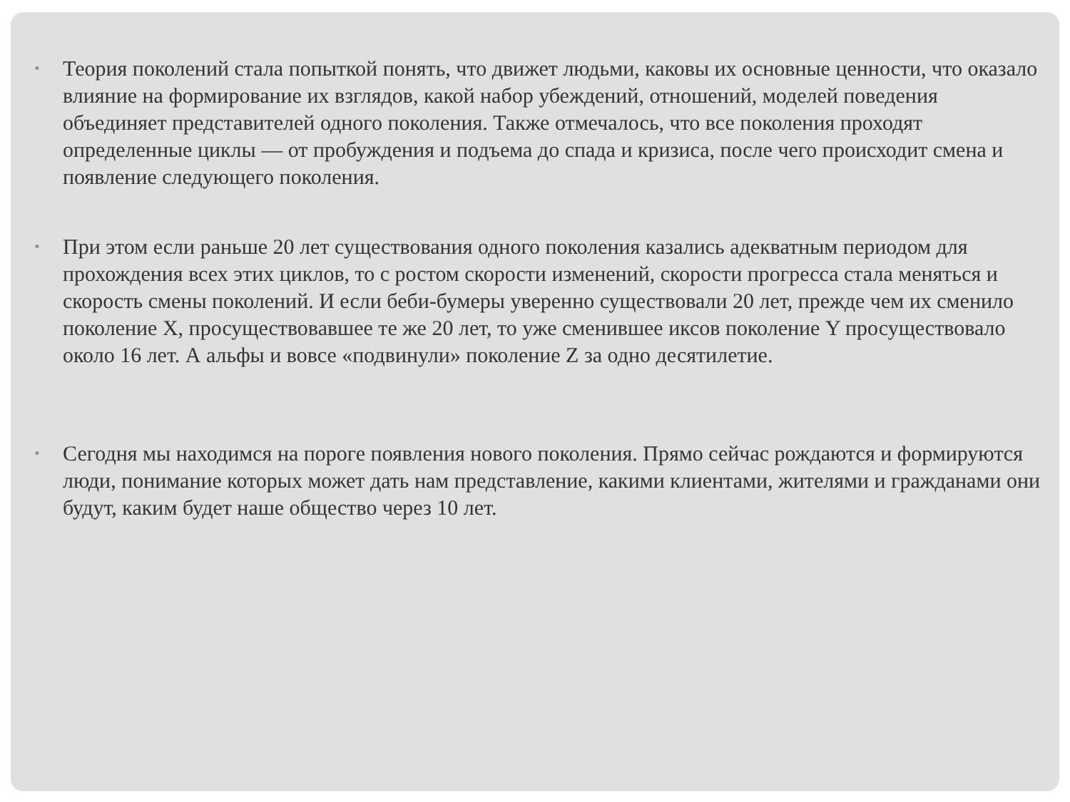• Теория поколений стала попыткой понять, что движет людьми, каковы их основные ценности, что оказало влияние на формирование их взглядов, какой набор убеждений, отношений, моделей поведения объединяет представителей одного поколения. Также отмечалось, что все поколения проходят определенные циклы — от пробуждения и подъема до спада и кризиса, после чего происходит смена и появление следующего поколения.
• При этом если раньше 20 лет существования одного поколения казались адекватным периодом для прохождения всех этих циклов, то с ростом скорости изменений, скорости прогресса стала меняться и скорость смены поколений. И если беби-бумеры уверенно существовали 20 лет, прежде чем их сменило поколение X, просуществовавшее те же 20 лет, то уже сменившее иксов поколение Y просуществовало около 16 лет. А альфы и вовсе «подвинули» поколение Z за одно десятилетие.
• Сегодня мы находимся на пороге появления нового поколения. Прямо сейчас рождаются и формируются люди, понимание которых может дать нам представление, какими клиентами, жителями и гражданами они будут, каким будет наше общество через 10 лет.